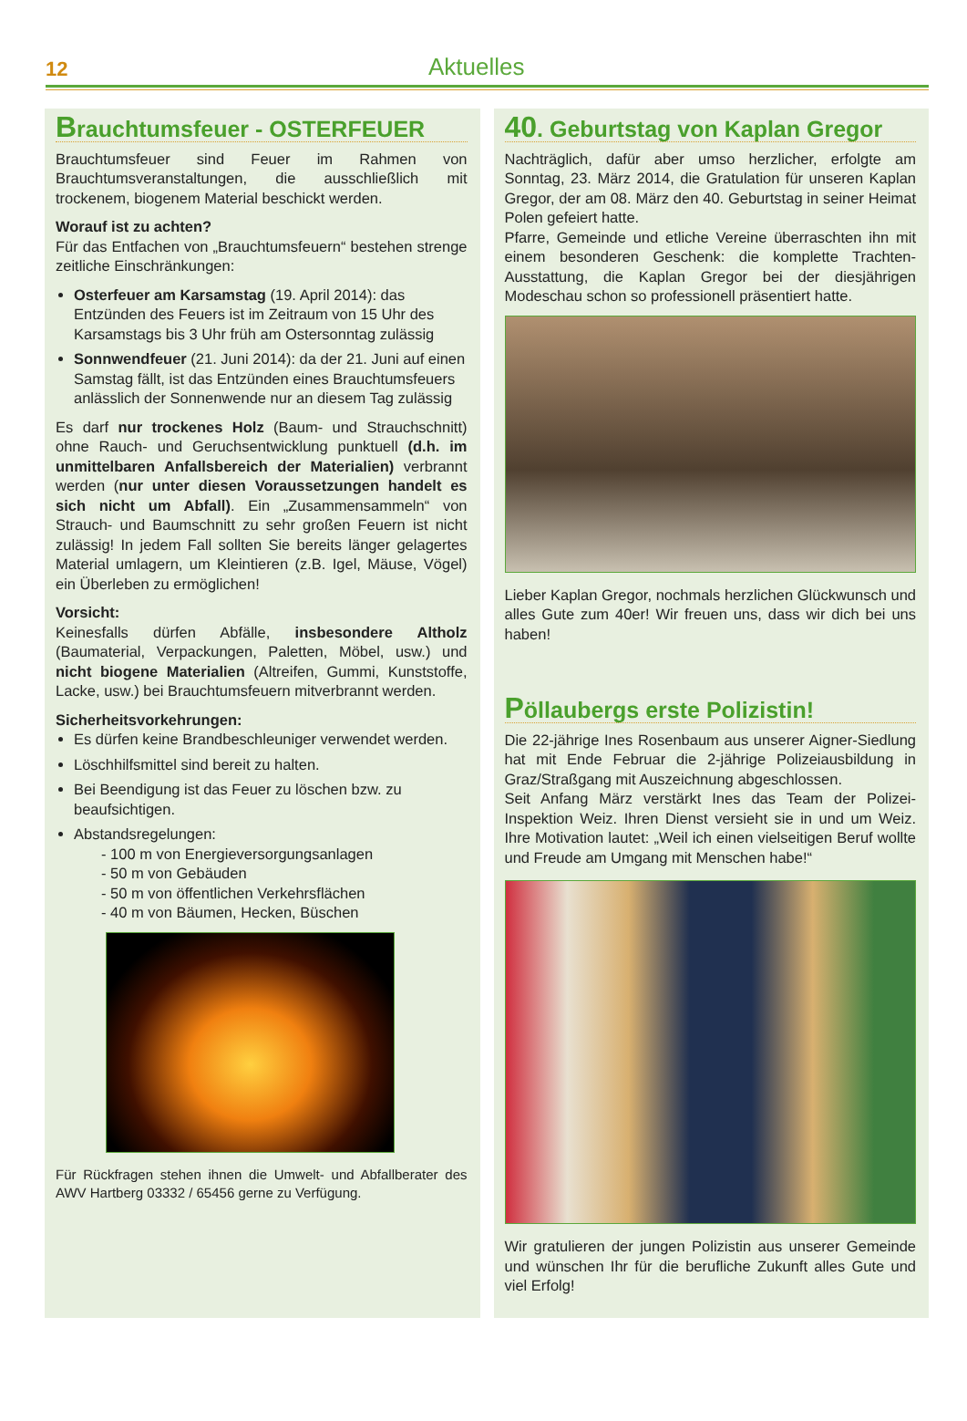12 Aktuelles
Brauchtumsfeuer - OSTERFEUER
Brauchtumsfeuer sind Feuer im Rahmen von Brauchtumsveranstaltungen, die ausschließlich mit trockenem, biogenem Material beschickt werden.
Worauf ist zu achten?
Für das Entfachen von „Brauchtumsfeuern“ bestehen strenge zeitliche Einschränkungen:
Osterfeuer am Karsamstag (19. April 2014): das Entzünden des Feuers ist im Zeitraum von 15 Uhr des Karsamstags bis 3 Uhr früh am Ostersonntag zulässig
Sonnwendfeuer (21. Juni 2014): da der 21. Juni auf einen Samstag fällt, ist das Entzünden eines Brauchtumsfeuers anlässlich der Sonnenwende nur an diesem Tag zulässig
Es darf nur trockenes Holz (Baum- und Strauchschnitt) ohne Rauch- und Geruchsentwicklung punktuell (d.h. im unmittelbaren Anfallsbereich der Materialien) verbrannt werden (nur unter diesen Voraussetzungen handelt es sich nicht um Abfall). Ein „Zusammensammeln“ von Strauch- und Baumschnitt zu sehr großen Feuern ist nicht zulässig! In jedem Fall sollten Sie bereits länger gelagertes Material umlagern, um Kleintieren (z.B. Igel, Mäuse, Vögel) ein Überleben zu ermöglichen!
Vorsicht:
Keinesfalls dürfen Abfälle, insbesondere Altholz (Baumaterial, Verpackungen, Paletten, Möbel, usw.) und nicht biogene Materialien (Altreifen, Gummi, Kunststoffe, Lacke, usw.) bei Brauchtumsfeuern mitverbrannt werden.
Sicherheitsvorkehrungen:
Es dürfen keine Brandbeschleuniger verwendet werden.
Löschhilfsmittel sind bereit zu halten.
Bei Beendigung ist das Feuer zu löschen bzw. zu beaufsichtigen.
Abstandsregelungen:
- 100 m von Energieversorgungsanlagen
- 50 m von Gebäuden
- 50 m von öffentlichen Verkehrsflächen
- 40 m von Bäumen, Hecken, Büschen
Für Rückfragen stehen ihnen die Umwelt- und Abfallberater des AWV Hartberg 03332 / 65456 gerne zu Verfügung.
40. Geburtstag von Kaplan Gregor
Nachträglich, dafür aber umso herzlicher, erfolgte am Sonntag, 23. März 2014, die Gratulation für unseren Kaplan Gregor, der am 08. März den 40. Geburtstag in seiner Heimat Polen gefeiert hatte.
Pfarre, Gemeinde und etliche Vereine überraschten ihn mit einem besonderen Geschenk: die komplette Trachten-Ausstattung, die Kaplan Gregor bei der diesjährigen Modeschau schon so professionell präsentiert hatte.
Lieber Kaplan Gregor, nochmals herzlichen Glückwunsch und alles Gute zum 40er! Wir freuen uns, dass wir dich bei uns haben!
Pöllaubergs erste Polizistin!
Die 22-jährige Ines Rosenbaum aus unserer Aigner-Siedlung hat mit Ende Februar die 2-jährige Polizeiausbildung in Graz/Straßgang mit Auszeichnung abgeschlossen.
Seit Anfang März verstärkt Ines das Team der Polizei-Inspektion Weiz. Ihren Dienst versieht sie in und um Weiz. Ihre Motivation lautet: „Weil ich einen vielseitigen Beruf wollte und Freude am Umgang mit Menschen habe!“
Wir gratulieren der jungen Polizistin aus unserer Gemeinde und wünschen Ihr für die berufliche Zukunft alles Gute und viel Erfolg!